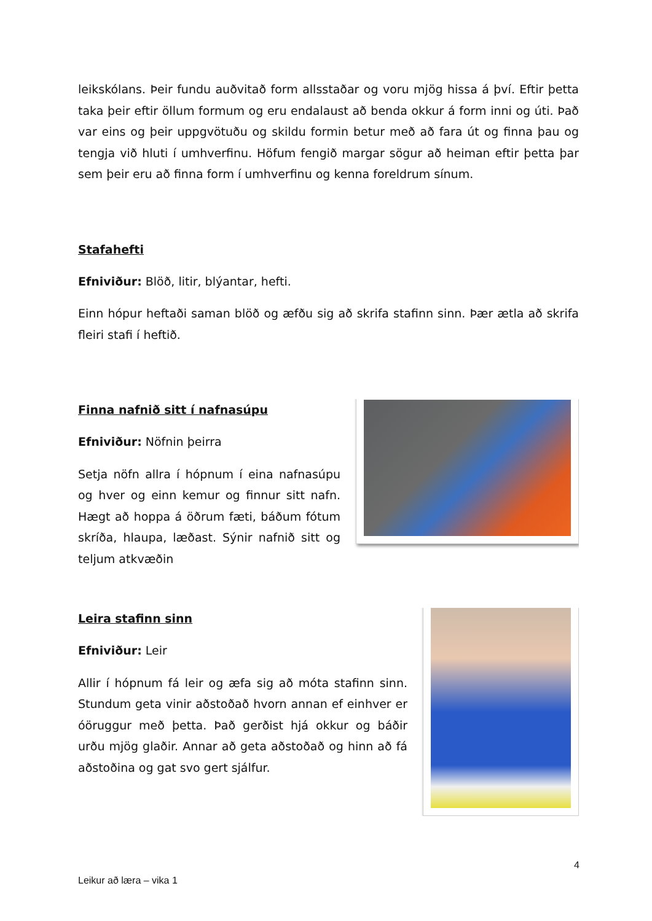leikskólans. Þeir fundu auðvitað form allsstaðar og voru mjög hissa á því. Eftir þetta taka þeir eftir öllum formum og eru endalaust að benda okkur á form inni og úti. Það var eins og þeir uppgvötuðu og skildu formin betur með að fara út og finna þau og tengja við hluti í umhverfinu. Höfum fengið margar sögur að heiman eftir þetta þar sem þeir eru að finna form í umhverfinu og kenna foreldrum sínum.
Stafahefti
Efniviður: Blöð, litir, blýantar, hefti.
Einn hópur heftaði saman blöð og æfðu sig að skrifa stafinn sinn. Þær ætla að skrifa fleiri stafi í heftið.
Finna nafnið sitt í nafnasúpu
Efniviður: Nöfnin þeirra
Setja nöfn allra í hópnum í eina nafnasúpu og hver og einn kemur og finnur sitt nafn. Hægt að hoppa á öðrum fæti, báðum fótum skríða, hlaupa, læðast. Sýnir nafnið sitt og teljum atkvæðin
Leira stafinn sinn
Efniviður: Leir
Allir í hópnum fá leir og æfa sig að móta stafinn sinn. Stundum geta vinir aðstoðað hvorn annan ef einhver er óöruggur með þetta. Það gerðist hjá okkur og báðir urðu mjög glaðir. Annar að geta aðstoðað og hinn að fá aðstoðina og gat svo gert sjálfur.
4
Leikur að læra – vika 1